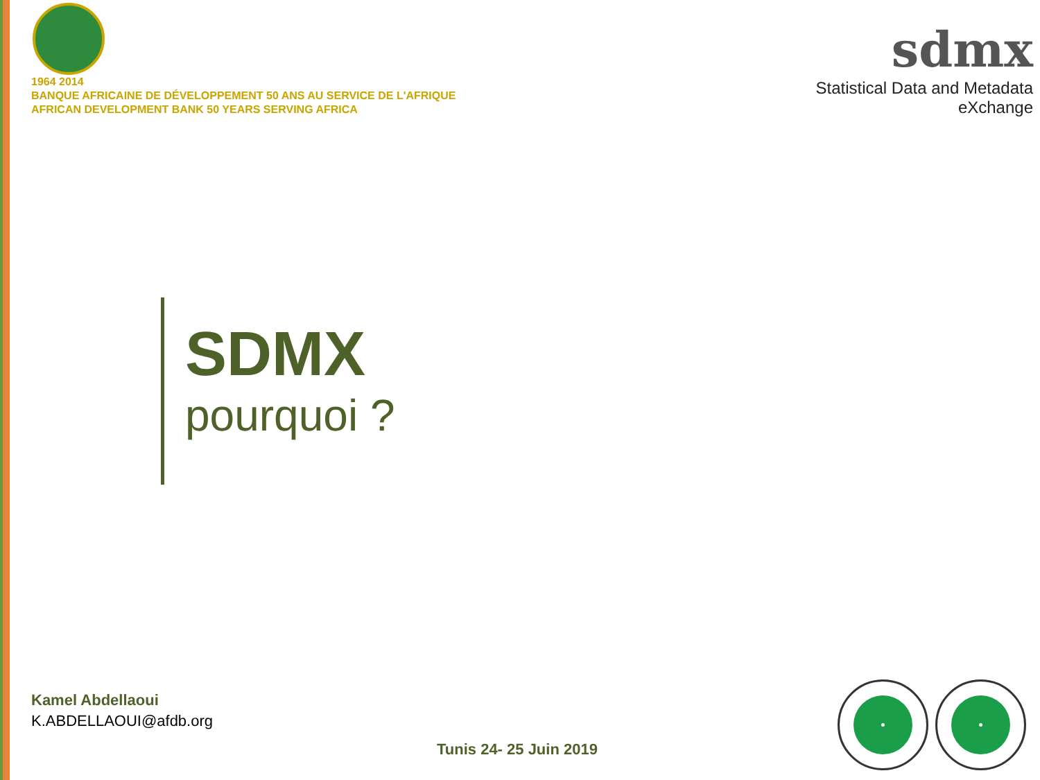1964 2014
BANQUE AFRICAINE DE DÉVELOPPEMENT 50 ANS AU SERVICE DE L'AFRIQUE
AFRICAN DEVELOPMENT BANK 50 YEARS SERVING AFRICA
sdmx
Statistical Data and Metadata eXchange
SDMX
pourquoi ?
Kamel Abdellaoui
K.ABDELLAOUI@afdb.org
Tunis 24- 25 Juin 2019